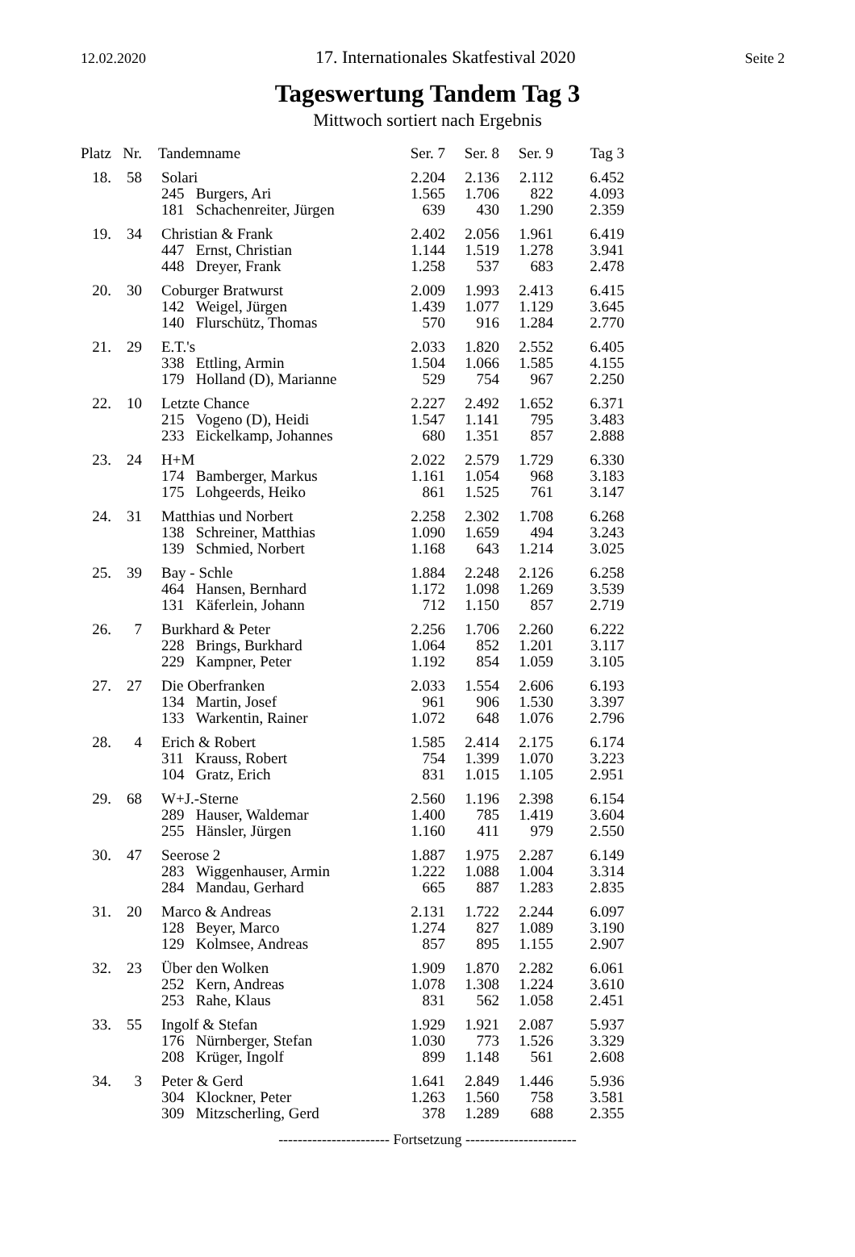12.02.2020 17. Internationales Skatfestival 2020 Seite 2
Tageswertung Tandem Tag 3
Mittwoch sortiert nach Ergebnis
| Platz | Nr. | Tandemname | Ser. 7 | Ser. 8 | Ser. 9 | Tag 3 |
| --- | --- | --- | --- | --- | --- | --- |
| 18. | 58 | Solari | 2.204 | 2.136 | 2.112 | 6.452 |
| | | 245 Burgers, Ari | 1.565 | 1.706 | 822 | 4.093 |
| | | 181 Schachenreiter, Jürgen | 639 | 430 | 1.290 | 2.359 |
| 19. | 34 | Christian & Frank | 2.402 | 2.056 | 1.961 | 6.419 |
| | | 447 Ernst, Christian | 1.144 | 1.519 | 1.278 | 3.941 |
| | | 448 Dreyer, Frank | 1.258 | 537 | 683 | 2.478 |
| 20. | 30 | Coburger Bratwurst | 2.009 | 1.993 | 2.413 | 6.415 |
| | | 142 Weigel, Jürgen | 1.439 | 1.077 | 1.129 | 3.645 |
| | | 140 Flurschütz, Thomas | 570 | 916 | 1.284 | 2.770 |
| 21. | 29 | E.T.'s | 2.033 | 1.820 | 2.552 | 6.405 |
| | | 338 Ettling, Armin | 1.504 | 1.066 | 1.585 | 4.155 |
| | | 179 Holland (D), Marianne | 529 | 754 | 967 | 2.250 |
| 22. | 10 | Letzte Chance | 2.227 | 2.492 | 1.652 | 6.371 |
| | | 215 Vogeno (D), Heidi | 1.547 | 1.141 | 795 | 3.483 |
| | | 233 Eickelkamp, Johannes | 680 | 1.351 | 857 | 2.888 |
| 23. | 24 | H+M | 2.022 | 2.579 | 1.729 | 6.330 |
| | | 174 Bamberger, Markus | 1.161 | 1.054 | 968 | 3.183 |
| | | 175 Lohgeerds, Heiko | 861 | 1.525 | 761 | 3.147 |
| 24. | 31 | Matthias und Norbert | 2.258 | 2.302 | 1.708 | 6.268 |
| | | 138 Schreiner, Matthias | 1.090 | 1.659 | 494 | 3.243 |
| | | 139 Schmied, Norbert | 1.168 | 643 | 1.214 | 3.025 |
| 25. | 39 | Bay - Schle | 1.884 | 2.248 | 2.126 | 6.258 |
| | | 464 Hansen, Bernhard | 1.172 | 1.098 | 1.269 | 3.539 |
| | | 131 Käferlein, Johann | 712 | 1.150 | 857 | 2.719 |
| 26. | 7 | Burkhard & Peter | 2.256 | 1.706 | 2.260 | 6.222 |
| | | 228 Brings, Burkhard | 1.064 | 852 | 1.201 | 3.117 |
| | | 229 Kampner, Peter | 1.192 | 854 | 1.059 | 3.105 |
| 27. | 27 | Die Oberfranken | 2.033 | 1.554 | 2.606 | 6.193 |
| | | 134 Martin, Josef | 961 | 906 | 1.530 | 3.397 |
| | | 133 Warkentin, Rainer | 1.072 | 648 | 1.076 | 2.796 |
| 28. | 4 | Erich & Robert | 1.585 | 2.414 | 2.175 | 6.174 |
| | | 311 Krauss, Robert | 754 | 1.399 | 1.070 | 3.223 |
| | | 104 Gratz, Erich | 831 | 1.015 | 1.105 | 2.951 |
| 29. | 68 | W+J.-Sterne | 2.560 | 1.196 | 2.398 | 6.154 |
| | | 289 Hauser, Waldemar | 1.400 | 785 | 1.419 | 3.604 |
| | | 255 Hänsler, Jürgen | 1.160 | 411 | 979 | 2.550 |
| 30. | 47 | Seerose 2 | 1.887 | 1.975 | 2.287 | 6.149 |
| | | 283 Wiggenhauser, Armin | 1.222 | 1.088 | 1.004 | 3.314 |
| | | 284 Mandau, Gerhard | 665 | 887 | 1.283 | 2.835 |
| 31. | 20 | Marco & Andreas | 2.131 | 1.722 | 2.244 | 6.097 |
| | | 128 Beyer, Marco | 1.274 | 827 | 1.089 | 3.190 |
| | | 129 Kolmsee, Andreas | 857 | 895 | 1.155 | 2.907 |
| 32. | 23 | Über den Wolken | 1.909 | 1.870 | 2.282 | 6.061 |
| | | 252 Kern, Andreas | 1.078 | 1.308 | 1.224 | 3.610 |
| | | 253 Rahe, Klaus | 831 | 562 | 1.058 | 2.451 |
| 33. | 55 | Ingolf & Stefan | 1.929 | 1.921 | 2.087 | 5.937 |
| | | 176 Nürnberger, Stefan | 1.030 | 773 | 1.526 | 3.329 |
| | | 208 Krüger, Ingolf | 899 | 1.148 | 561 | 2.608 |
| 34. | 3 | Peter & Gerd | 1.641 | 2.849 | 1.446 | 5.936 |
| | | 304 Klockner, Peter | 1.263 | 1.560 | 758 | 3.581 |
| | | 309 Mitzscherling, Gerd | 378 | 1.289 | 688 | 2.355 |
----------------------- Fortsetzung -----------------------